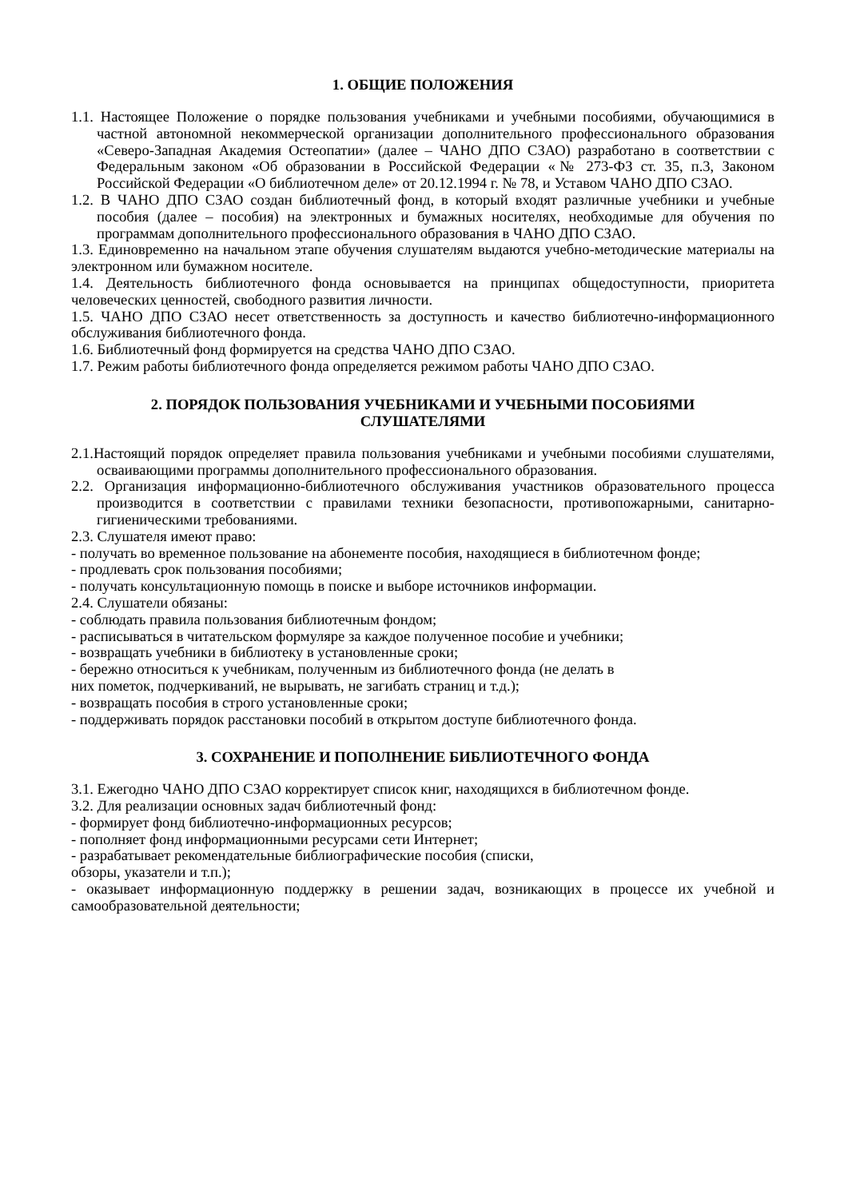1. ОБЩИЕ ПОЛОЖЕНИЯ
1.1. Настоящее Положение о порядке пользования учебниками и учебными пособиями, обучающимися в частной автономной некоммерческой организации дополнительного профессионального образования «Северо-Западная Академия Остеопатии» (далее – ЧАНО ДПО СЗАО) разработано в соответствии с Федеральным законом «Об образовании в Российской Федерации «№ 273-ФЗ ст. 35, п.3, Законом Российской Федерации «О библиотечном деле» от 20.12.1994 г. № 78, и Уставом ЧАНО ДПО СЗАО.
1.2. В ЧАНО ДПО СЗАО создан библиотечный фонд, в который входят различные учебники и учебные пособия (далее – пособия) на электронных и бумажных носителях, необходимые для обучения по программам дополнительного профессионального образования в ЧАНО ДПО СЗАО.
1.3. Единовременно на начальном этапе обучения слушателям выдаются учебно-методические материалы на электронном или бумажном носителе.
1.4. Деятельность библиотечного фонда основывается на принципах общедоступности, приоритета человеческих ценностей, свободного развития личности.
1.5. ЧАНО ДПО СЗАО несет ответственность за доступность и качество библиотечно-информационного обслуживания библиотечного фонда.
1.6. Библиотечный фонд формируется на средства ЧАНО ДПО СЗАО.
1.7. Режим работы библиотечного фонда определяется режимом работы ЧАНО ДПО СЗАО.
2. ПОРЯДОК ПОЛЬЗОВАНИЯ УЧЕБНИКАМИ И УЧЕБНЫМИ ПОСОБИЯМИ
СЛУШАТЕЛЯМИ
2.1.Настоящий порядок определяет правила пользования учебниками и учебными пособиями слушателями, осваивающими программы дополнительного профессионального образования.
2.2. Организация информационно-библиотечного обслуживания участников образовательного процесса производится в соответствии с правилами техники безопасности, противопожарными, санитарно-гигиеническими требованиями.
2.3. Слушателя имеют право:
- получать во временное пользование на абонементе пособия, находящиеся в библиотечном фонде;
- продлевать срок пользования пособиями;
- получать консультационную помощь в поиске и выборе источников информации.
2.4. Слушатели обязаны:
- соблюдать правила пользования библиотечным фондом;
- расписываться в читательском формуляре за каждое полученное пособие и учебники;
- возвращать учебники в библиотеку в установленные сроки;
- бережно относиться к учебникам, полученным из библиотечного фонда (не делать в
них пометок, подчеркиваний, не вырывать, не загибать страниц и т.д.);
- возвращать пособия в строго установленные сроки;
- поддерживать порядок расстановки пособий в открытом доступе библиотечного фонда.
3. СОХРАНЕНИЕ И ПОПОЛНЕНИЕ БИБЛИОТЕЧНОГО ФОНДА
3.1. Ежегодно ЧАНО ДПО СЗАО корректирует список книг, находящихся в библиотечном фонде.
3.2. Для реализации основных задач библиотечный фонд:
- формирует фонд библиотечно-информационных ресурсов;
- пополняет фонд информационными ресурсами сети Интернет;
- разрабатывает рекомендательные библиографические пособия (списки,
обзоры, указатели и т.п.);
- оказывает информационную поддержку в решении задач, возникающих в процессе их учебной и самообразовательной деятельности;